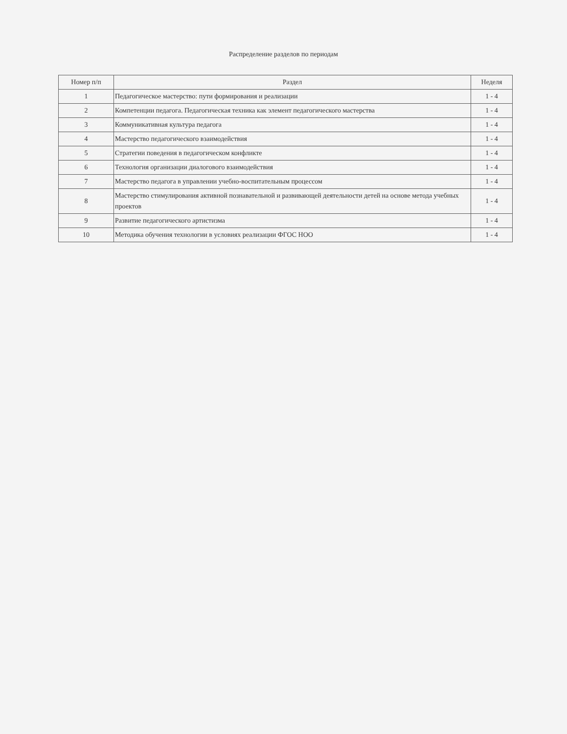Распределение разделов по периодам
| Номер п/п | Раздел | Неделя |
| --- | --- | --- |
| 1 | Педагогическое мастерство: пути формирования и реализации | 1 - 4 |
| 2 | Компетенции педагога. Педагогическая техника как элемент педагогического мастерства | 1 - 4 |
| 3 | Коммуникативная культура педагога | 1 - 4 |
| 4 | Мастерство педагогического взаимодействия | 1 - 4 |
| 5 | Стратегии поведения в педагогическом конфликте | 1 - 4 |
| 6 | Технология организации диалогового взаимодействия | 1 - 4 |
| 7 | Мастерство педагога в управлении учебно-воспитательным процессом | 1 - 4 |
| 8 | Мастерство стимулирования активной познавательной и развивающей деятельности детей на основе метода учебных проектов | 1 - 4 |
| 9 | Развитие педагогического артистизма | 1 - 4 |
| 10 | Методика обучения технологии в условиях реализации ФГОС НОО | 1 - 4 |